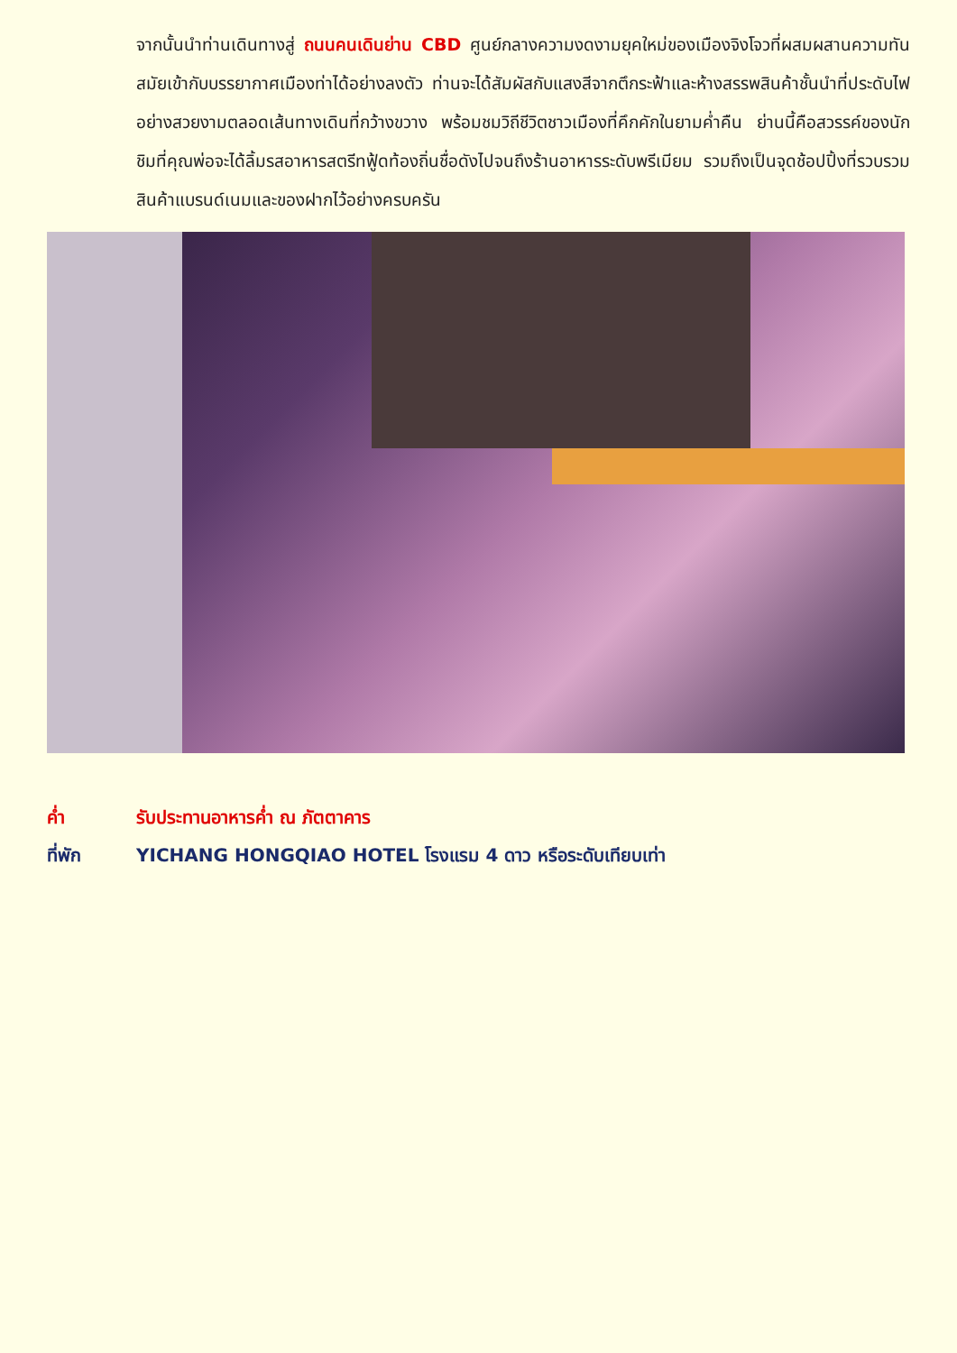จากนั้นนำท่านเดินทางสู่ ถนนคนเดินย่าน CBD ศูนย์กลางความงดงามยุคใหม่ของเมืองจิงโจวที่ผสมผสานความทันสมัยเข้ากับบรรยากาศเมืองท่าได้อย่างลงตัว ท่านจะได้สัมผัสกับแสงสีจากตึกระฟ้าและห้างสรรพสินค้าชั้นนำที่ประดับไฟอย่างสวยงามตลอดเส้นทางเดินที่กว้างขวาง พร้อมชมวิถีชีวิตชาวเมืองที่คึกคักในยามค่ำคืน ย่านนี้คือสวรรค์ของนักชิมที่คุณพ่อจะได้ลิ้มรสอาหารสตรีทฟู้ดท้องถิ่นชื่อดังไปจนถึงร้านอาหารระดับพรีเมียม รวมถึงเป็นจุดช้อปปิ้งที่รวบรวมสินค้าแบรนด์เนมและของฝากไว้อย่างครบครัน
ค่ำ รับประทานอาหารค่ำ ณ ภัตตาคาร
ที่พัก YICHANG HONGQIAO HOTEL โรงแรม 4 ดาว หรือระดับเทียบเท่า